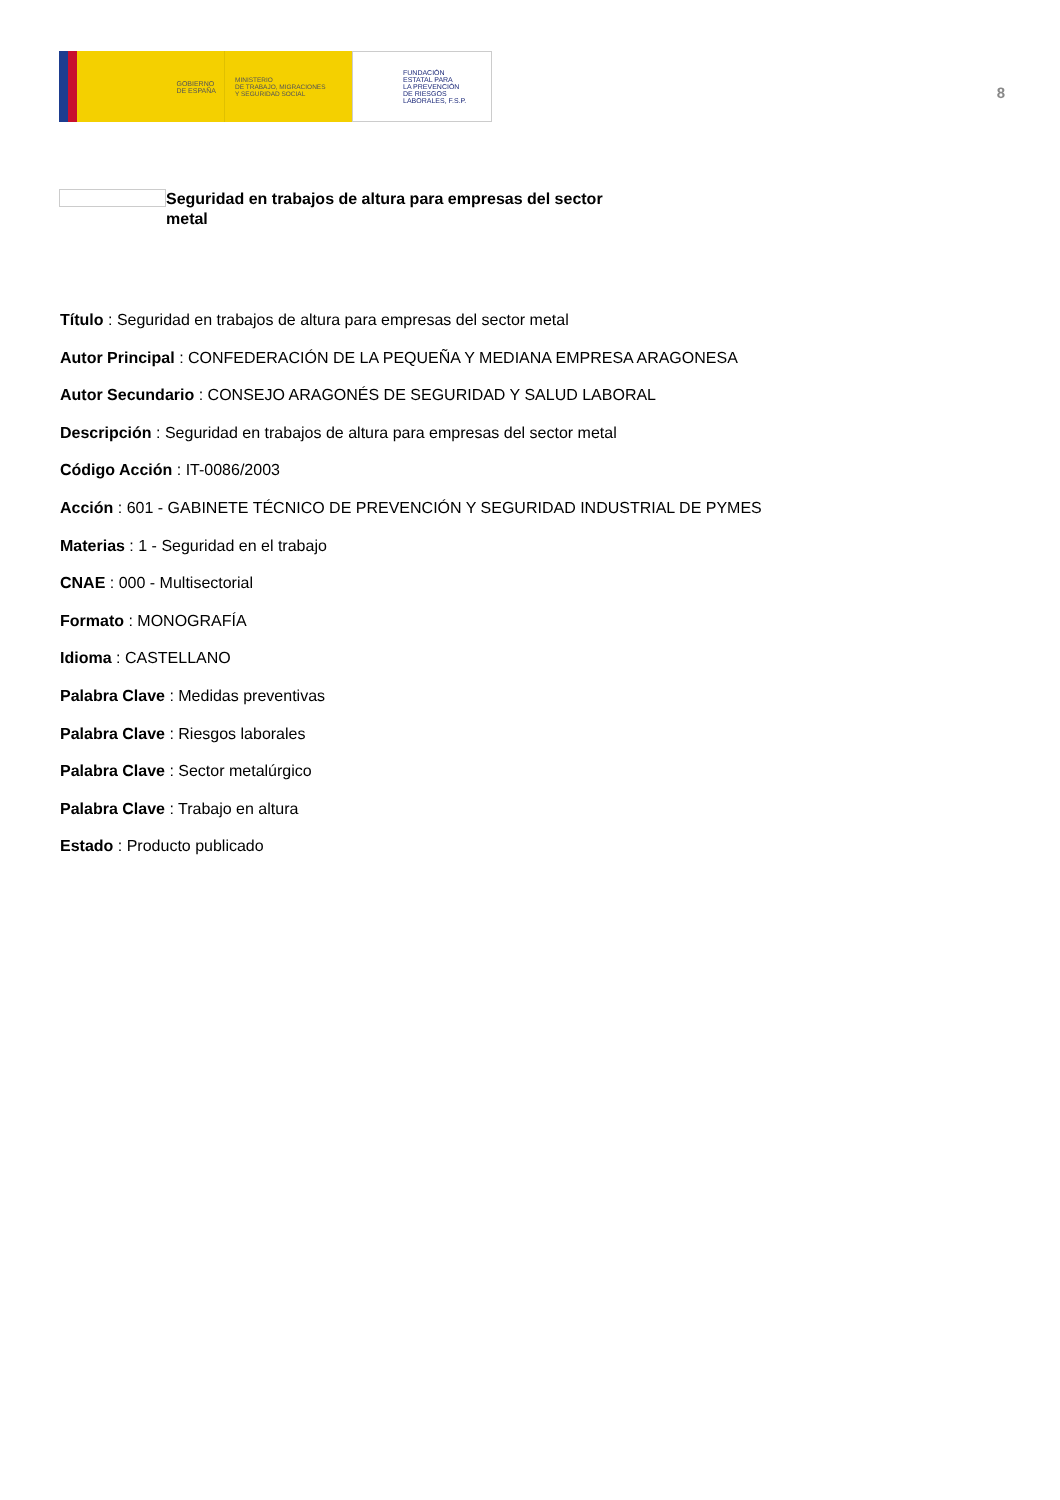GOBIERNO
DE ESPAÑA
MINISTERIO
DE TRABAJO, MIGRACIONES
Y SEGURIDAD SOCIAL
FUNDACIÓN
ESTATAL PARA
LA PREVENCIÓN
DE RIESGOS
LABORALES, F.S.P.
8
Seguridad en trabajos de altura para empresas del sector metal
Título : Seguridad en trabajos de altura para empresas del sector metal
Autor Principal : CONFEDERACIÓN DE LA PEQUEÑA Y MEDIANA EMPRESA ARAGONESA
Autor Secundario : CONSEJO ARAGONÉS DE SEGURIDAD Y SALUD LABORAL
Descripción : Seguridad en trabajos de altura para empresas del sector metal
Código Acción : IT-0086/2003
Acción : 601 - GABINETE TÉCNICO DE PREVENCIÓN Y SEGURIDAD INDUSTRIAL DE PYMES
Materias : 1 - Seguridad en el trabajo
CNAE : 000 - Multisectorial
Formato : MONOGRAFÍA
Idioma : CASTELLANO
Palabra Clave : Medidas preventivas
Palabra Clave : Riesgos laborales
Palabra Clave : Sector metalúrgico
Palabra Clave : Trabajo en altura
Estado : Producto publicado